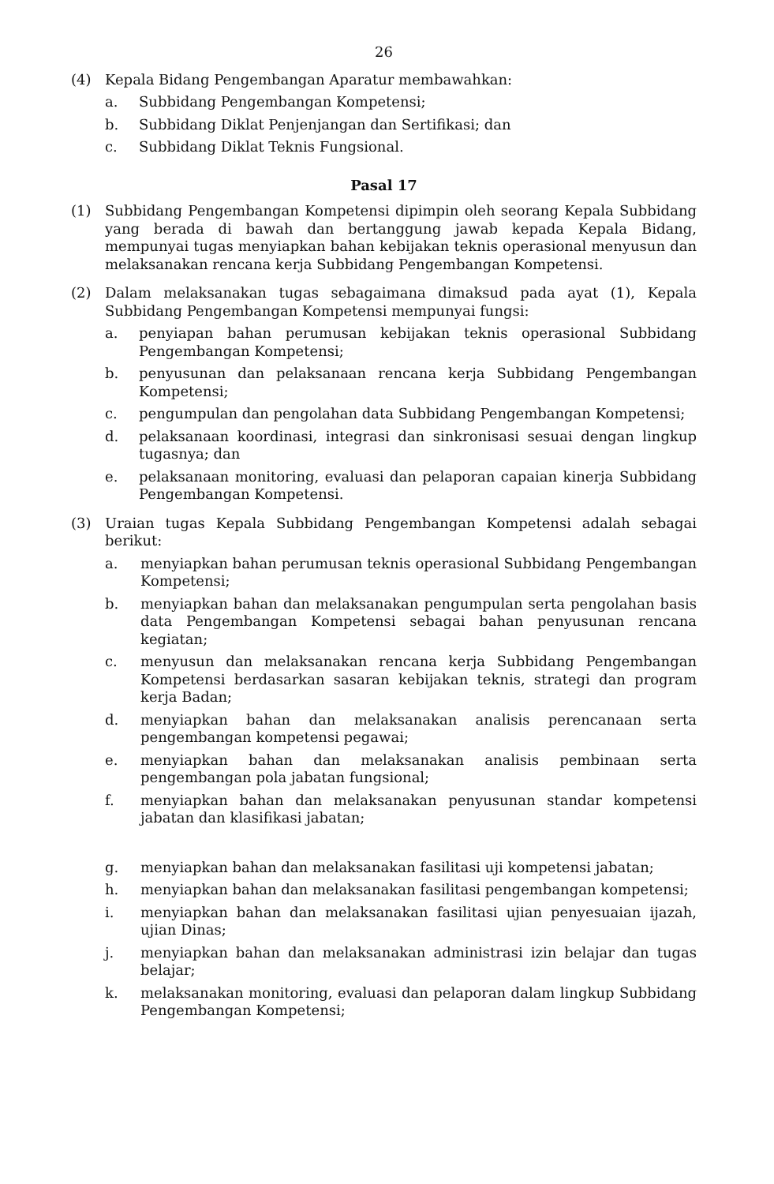26
(4) Kepala Bidang Pengembangan Aparatur membawahkan:
a. Subbidang Pengembangan Kompetensi;
b. Subbidang Diklat Penjenjangan dan Sertifikasi; dan
c. Subbidang Diklat Teknis Fungsional.
Pasal 17
(1) Subbidang Pengembangan Kompetensi dipimpin oleh seorang Kepala Subbidang yang berada di bawah dan bertanggung jawab kepada Kepala Bidang, mempunyai tugas menyiapkan bahan kebijakan teknis operasional menyusun dan melaksanakan rencana kerja Subbidang Pengembangan Kompetensi.
(2) Dalam melaksanakan tugas sebagaimana dimaksud pada ayat (1), Kepala Subbidang Pengembangan Kompetensi mempunyai fungsi:
a. penyiapan bahan perumusan kebijakan teknis operasional Subbidang Pengembangan Kompetensi;
b. penyusunan dan pelaksanaan rencana kerja Subbidang Pengembangan Kompetensi;
c. pengumpulan dan pengolahan data Subbidang Pengembangan Kompetensi;
d. pelaksanaan koordinasi, integrasi dan sinkronisasi sesuai dengan lingkup tugasnya; dan
e. pelaksanaan monitoring, evaluasi dan pelaporan capaian kinerja Subbidang Pengembangan Kompetensi.
(3) Uraian tugas Kepala Subbidang Pengembangan Kompetensi adalah sebagai berikut:
a. menyiapkan bahan perumusan teknis operasional Subbidang Pengembangan Kompetensi;
b. menyiapkan bahan dan melaksanakan pengumpulan serta pengolahan basis data Pengembangan Kompetensi sebagai bahan penyusunan rencana kegiatan;
c. menyusun dan melaksanakan rencana kerja Subbidang Pengembangan Kompetensi berdasarkan sasaran kebijakan teknis, strategi dan program kerja Badan;
d. menyiapkan bahan dan melaksanakan analisis perencanaan serta pengembangan kompetensi pegawai;
e. menyiapkan bahan dan melaksanakan analisis pembinaan serta pengembangan pola jabatan fungsional;
f. menyiapkan bahan dan melaksanakan penyusunan standar kompetensi jabatan dan klasifikasi jabatan;
g. menyiapkan bahan dan melaksanakan fasilitasi uji kompetensi jabatan;
h. menyiapkan bahan dan melaksanakan fasilitasi pengembangan kompetensi;
i. menyiapkan bahan dan melaksanakan fasilitasi ujian penyesuaian ijazah, ujian Dinas;
j. menyiapkan bahan dan melaksanakan administrasi izin belajar dan tugas belajar;
k. melaksanakan monitoring, evaluasi dan pelaporan dalam lingkup Subbidang Pengembangan Kompetensi;